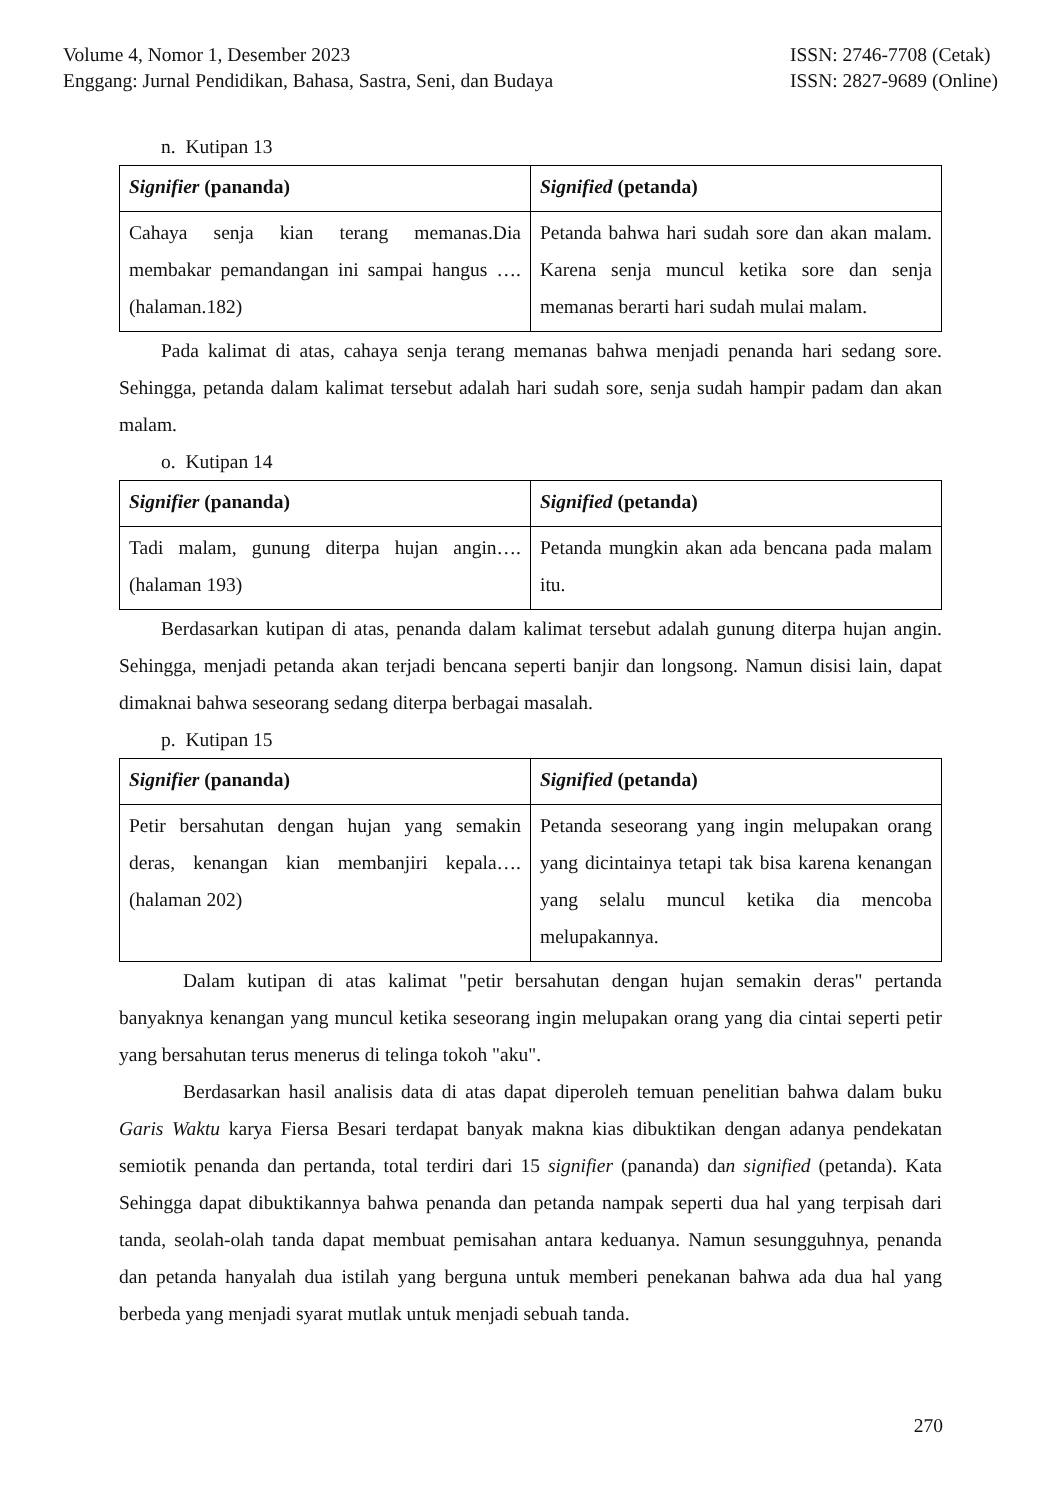Volume 4, Nomor 1, Desember 2023
Enggang: Jurnal Pendidikan, Bahasa, Sastra, Seni, dan Budaya
ISSN: 2746-7708 (Cetak)
ISSN: 2827-9689 (Online)
n. Kutipan 13
| Signifier (pananda) | Signified (petanda) |
| Cahaya senja kian terang memanas.Dia membakar pemandangan ini sampai hangus ….(halaman.182) | Petanda bahwa hari sudah sore dan akan malam. Karena senja muncul ketika sore dan senja memanas berarti hari sudah mulai malam. |
Pada kalimat di atas, cahaya senja terang memanas bahwa menjadi penanda hari sedang sore. Sehingga, petanda dalam kalimat tersebut adalah hari sudah sore, senja sudah hampir padam dan akan malam.
o. Kutipan 14
| Signifier (pananda) | Signified (petanda) |
| Tadi malam, gunung diterpa hujan angin….(halaman 193) | Petanda mungkin akan ada bencana pada malam itu. |
Berdasarkan kutipan di atas, penanda dalam kalimat tersebut adalah gunung diterpa hujan angin. Sehingga, menjadi petanda akan terjadi bencana seperti banjir dan longsong. Namun disisi lain, dapat dimaknai bahwa seseorang sedang diterpa berbagai masalah.
p. Kutipan 15
| Signifier (pananda) | Signified (petanda) |
| Petir bersahutan dengan hujan yang semakin deras, kenangan kian membanjiri kepala….(halaman 202) | Petanda seseorang yang ingin melupakan orang yang dicintainya tetapi tak bisa karena kenangan yang selalu muncul ketika dia mencoba melupakannya. |
Dalam kutipan di atas kalimat "petir bersahutan dengan hujan semakin deras" pertanda banyaknya kenangan yang muncul ketika seseorang ingin melupakan orang yang dia cintai seperti petir yang bersahutan terus menerus di telinga tokoh "aku".
Berdasarkan hasil analisis data di atas dapat diperoleh temuan penelitian bahwa dalam buku Garis Waktu karya Fiersa Besari terdapat banyak makna kias dibuktikan dengan adanya pendekatan semiotik penanda dan pertanda, total terdiri dari 15 signifier (pananda) dan signified (petanda). Kata Sehingga dapat dibuktikannya bahwa penanda dan petanda nampak seperti dua hal yang terpisah dari tanda, seolah-olah tanda dapat membuat pemisahan antara keduanya. Namun sesungguhnya, penanda dan petanda hanyalah dua istilah yang berguna untuk memberi penekanan bahwa ada dua hal yang berbeda yang menjadi syarat mutlak untuk menjadi sebuah tanda.
270